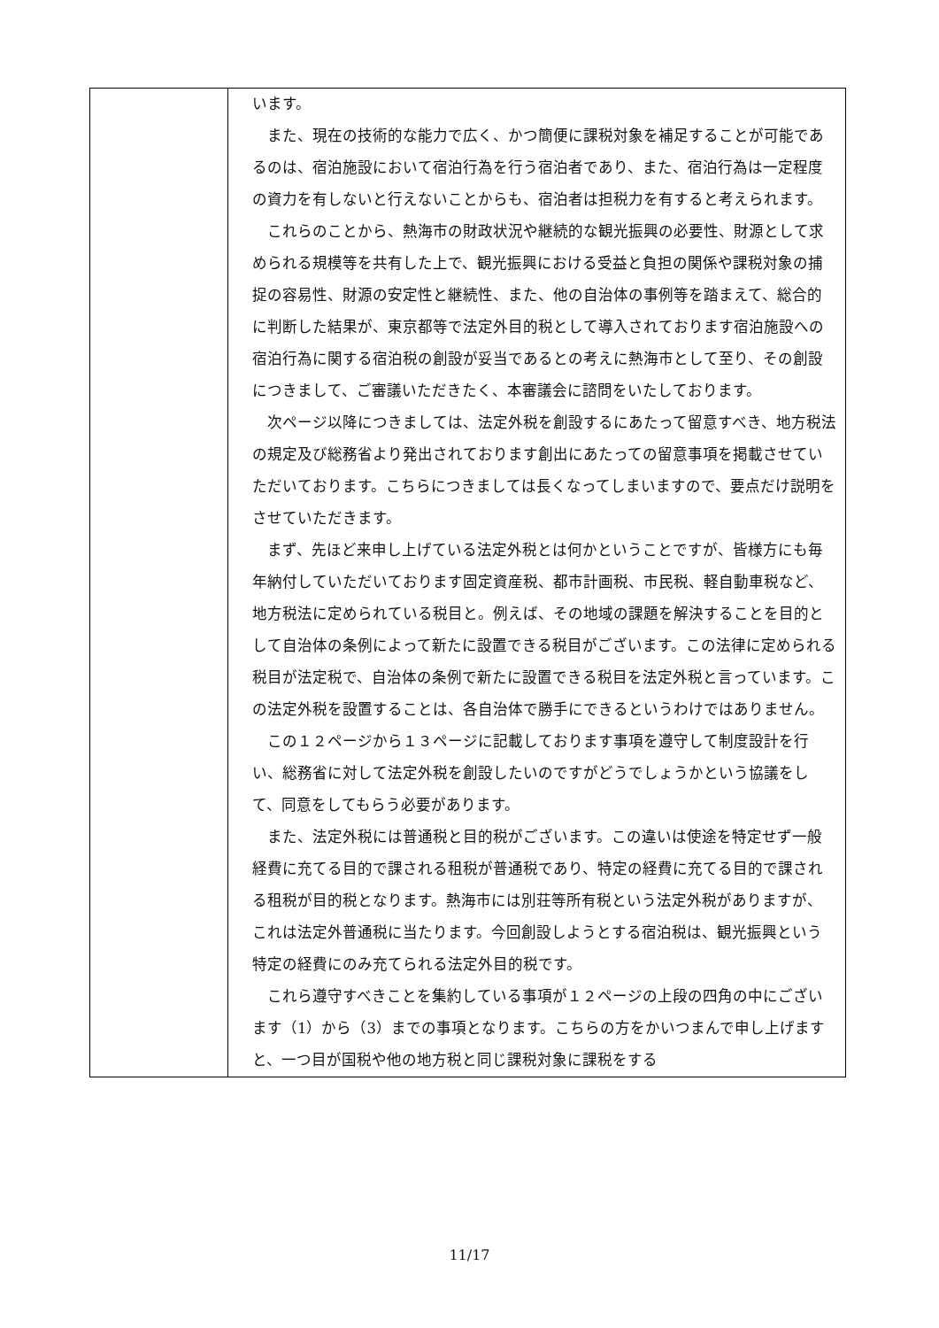| | います。 また、現在の技術的な能力で広く、かつ簡便に課税対象を補足することが可能であるのは、宿泊施設において宿泊行為を行う宿泊者であり、また、宿泊行為は一定程度の資力を有しないと行えないことからも、宿泊者は担税力を有すると考えられます。 これらのことから、熱海市の財政状況や継続的な観光振興の必要性、財源として求められる規模等を共有した上で、観光振興における受益と負担の関係や課税対象の捕捉の容易性、財源の安定性と継続性、また、他の自治体の事例等を踏まえて、総合的に判断した結果が、東京都等で法定外目的税として導入されております宿泊施設への宿泊行為に関する宿泊税の創設が妥当であるとの考えに熱海市として至り、その創設につきまして、ご審議いただきたく、本審議会に諮問をいたしております。 次ページ以降につきましては、法定外税を創設するにあたって留意すべき、地方税法の規定及び総務省より発出されております創出にあたっての留意事項を掲載させていただいております。こちらにつきましては長くなってしまいますので、要点だけ説明をさせていただきます。 まず、先ほど来申し上げている法定外税とは何かということですが、皆様方にも毎年納付していただいております固定資産税、都市計画税、市民税、軽自動車税など、地方税法に定められている税目と。例えば、その地域の課題を解決することを目的として自治体の条例によって新たに設置できる税目がございます。この法律に定められる税目が法定税で、自治体の条例で新たに設置できる税目を法定外税と言っています。この法定外税を設置することは、各自治体で勝手にできるというわけではありません。 この１２ページから１３ページに記載しております事項を遵守して制度設計を行い、総務省に対して法定外税を創設したいのですがどうでしょうかという協議をして、同意をしてもらう必要があります。 また、法定外税には普通税と目的税がございます。この違いは使途を特定せず一般経費に充てる目的で課される租税が普通税であり、特定の経費に充てる目的で課される租税が目的税となります。熱海市には別荘等所有税という法定外税がありますが、これは法定外普通税に当たります。今回創設しようとする宿泊税は、観光振興という特定の経費にのみ充てられる法定外目的税です。 これら遵守すべきことを集約している事項が１２ページの上段の四角の中にございます（1）から（3）までの事項となります。こちらの方をかいつまんで申し上げますと、一つ目が国税や他の地方税と同じ課税対象に課税をする |
11/17